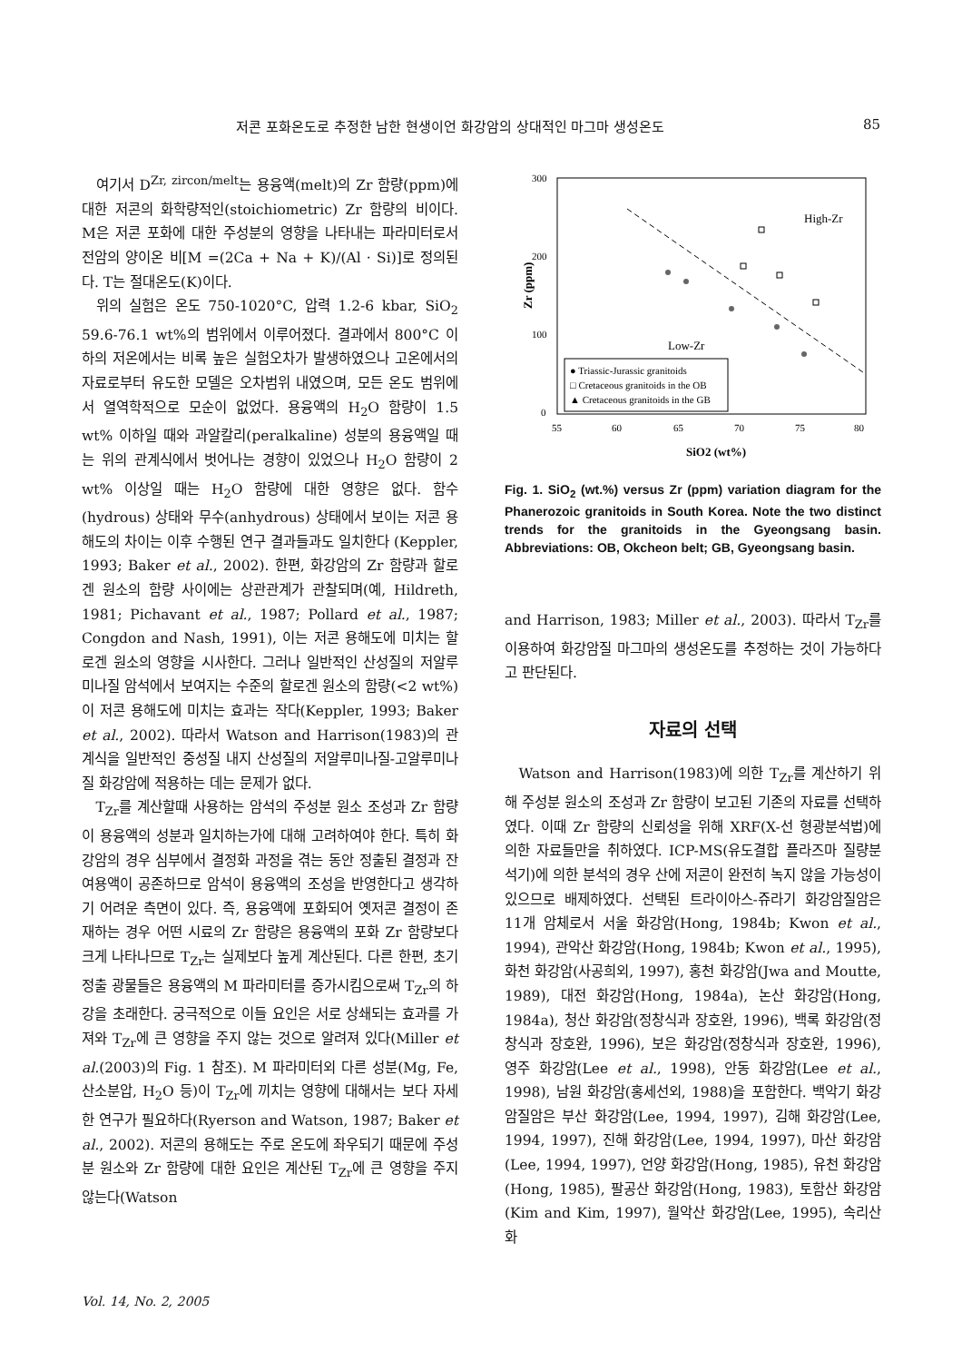저콘 포화온도로 추정한 남한 현생이언 화강암의 상대적인 마그마 생성온도 85
여기서 D<sup>Zr, zircon/melt</sup>는 용융액(melt)의 Zr 함량(ppm)에 대한 저콘의 화학량적인(stoichiometric) Zr 함량의 비이다. M은 저콘 포화에 대한 주성분의 영향을 나타내는 파라미터로서 전암의 양이온 비[M =(2Ca + Na + K)/(Al · Si)]로 정의된다. T는 절대온도(K)이다.
위의 실험은 온도 750-1020°C, 압력 1.2-6 kbar, SiO<sub>2</sub> 59.6-76.1 wt%의 범위에서 이루어졌다. 결과에서 800°C 이하의 저온에서는 비록 높은 실험오차가 발생하였으나 고온에서의 자료로부터 유도한 모델은 오차범위 내였으며, 모든 온도 범위에서 열역학적으로 모순이 없었다. 용융액의 H<sub>2</sub>O 함량이 1.5 wt% 이하일 때와 과알칼리(peralkaline) 성분의 용융액일 때는 위의 관계식에서 벗어나는 경향이 있었으나 H<sub>2</sub>O 함량이 2 wt% 이상일 때는 H<sub>2</sub>O 함량에 대한 영향은 없다. 함수(hydrous) 상태와 무수(anhydrous) 상태에서 보이는 저콘 용해도의 차이는 이후 수행된 연구 결과들과도 일치한다 (Keppler, 1993; Baker et al., 2002). 한편, 화강암의 Zr 함량과 할로겐 원소의 함량 사이에는 상관관계가 관찰되며(예, Hildreth, 1981; Pichavant et al., 1987; Pollard et al., 1987; Congdon and Nash, 1991), 이는 저콘 용해도에 미치는 할로겐 원소의 영향을 시사한다. 그러나 일반적인 산성질의 저알루미나질 암석에서 보여지는 수준의 할로겐 원소의 함량(<2 wt%)이 저콘 용해도에 미치는 효과는 작다(Keppler, 1993; Baker et al., 2002). 따라서 Watson and Harrison(1983)의 관계식을 일반적인 중성질 내지 산성질의 저알루미나질-고알루미나질 화강암에 적용하는 데는 문제가 없다.
T<sub>Zr</sub>를 계산할때 사용하는 암석의 주성분 원소 조성과 Zr 함량이 용융액의 성분과 일치하는가에 대해 고려하여야 한다. 특히 화강암의 경우 심부에서 결정화 과정을 겪는 동안 정출된 결정과 잔여용액이 공존하므로 암석이 용융액의 조성을 반영한다고 생각하기 어려운 측면이 있다. 즉, 용융액에 포화되어 옛저콘 결정이 존재하는 경우 어떤 시료의 Zr 함량은 용융액의 포화 Zr 함량보다 크게 나타나므로 T<sub>Zr</sub>는 실제보다 높게 계산된다. 다른 한편, 초기 정출 광물들은 용융액의 M 파라미터를 증가시킴으로써 T<sub>Zr</sub>의 하강을 초래한다. 궁극적으로 이들 요인은 서로 상쇄되는 효과를 가져와 T<sub>Zr</sub>에 큰 영향을 주지 않는 것으로 알려져 있다(Miller et al.(2003)의 Fig. 1 참조). M 파라미터외 다른 성분(Mg, Fe, 산소분압, H<sub>2</sub>O 등)이 T<sub>Zr</sub>에 끼치는 영향에 대해서는 보다 자세한 연구가 필요하다(Ryerson and Watson, 1987; Baker et al., 2002). 저콘의 용해도는 주로 온도에 좌우되기 때문에 주성분 원소와 Zr 함량에 대한 요인은 계산된 T<sub>Zr</sub>에 큰 영향을 주지 않는다(Watson
300
200
100
0
55
60
65
70
75
80
Zr (ppm)
SiO2 (wt%)
High-Zr
Low-Zr
● Triassic-Jurassic granitoids
□ Cretaceous granitoids in the OB
▲ Cretaceous granitoids in the GB
Fig. 1. SiO<sub>2</sub> (wt.%) versus Zr (ppm) variation diagram for the Phanerozoic granitoids in South Korea. Note the two distinct trends for the granitoids in the Gyeongsang basin. Abbreviations: OB, Okcheon belt; GB, Gyeongsang basin.
and Harrison, 1983; Miller et al., 2003). 따라서 T<sub>Zr</sub>를 이용하여 화강암질 마그마의 생성온도를 추정하는 것이 가능하다고 판단된다.
자료의 선택
Watson and Harrison(1983)에 의한 T<sub>Zr</sub>를 계산하기 위해 주성분 원소의 조성과 Zr 함량이 보고된 기존의 자료를 선택하였다. 이때 Zr 함량의 신뢰성을 위해 XRF(X-선 형광분석법)에 의한 자료들만을 취하였다. ICP-MS(유도결합 플라즈마 질량분석기)에 의한 분석의 경우 산에 저콘이 완전히 녹지 않을 가능성이 있으므로 배제하였다. 선택된 트라이아스-쥬라기 화강암질암은 11개 암체로서 서울 화강암(Hong, 1984b; Kwon et al., 1994), 관악산 화강암(Hong, 1984b; Kwon et al., 1995), 화천 화강암(사공희외, 1997), 홍천 화강암(Jwa and Moutte, 1989), 대전 화강암(Hong, 1984a), 논산 화강암(Hong, 1984a), 청산 화강암(정창식과 장호완, 1996), 백록 화강암(정창식과 장호완, 1996), 보은 화강암(정창식과 장호완, 1996), 영주 화강암(Lee et al., 1998), 안동 화강암(Lee et al., 1998), 남원 화강암(홍세선외, 1988)을 포함한다. 백악기 화강암질암은 부산 화강암(Lee, 1994, 1997), 김해 화강암(Lee, 1994, 1997), 진해 화강암(Lee, 1994, 1997), 마산 화강암(Lee, 1994, 1997), 언양 화강암(Hong, 1985), 유천 화강암(Hong, 1985), 팔공산 화강암(Hong, 1983), 토함산 화강암(Kim and Kim, 1997), 월악산 화강암(Lee, 1995), 속리산 화
Vol. 14, No. 2, 2005